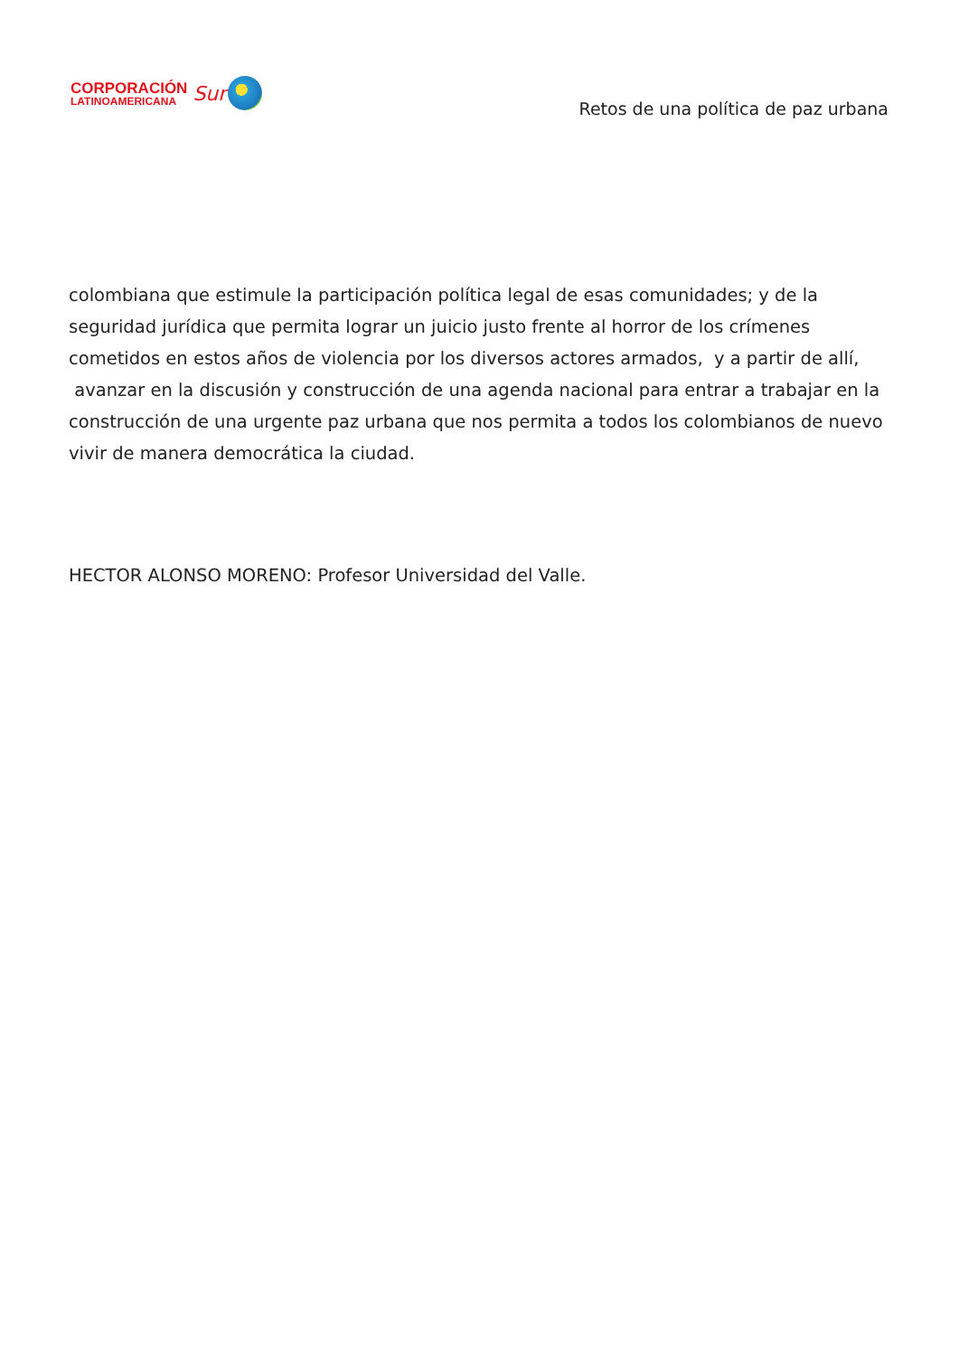CORPORACIÓN
LATINOAMERICANA
Sur
Retos de una política de paz urbana
colombiana que estimule la participación política legal de esas comunidades; y de la seguridad jurídica que permita lograr un juicio justo frente al horror de los crímenes cometidos en estos años de violencia por los diversos actores armados, y a partir de allí, avanzar en la discusión y construcción de una agenda nacional para entrar a trabajar en la construcción de una urgente paz urbana que nos permita a todos los colombianos de nuevo vivir de manera democrática la ciudad.
HECTOR ALONSO MORENO: Profesor Universidad del Valle.